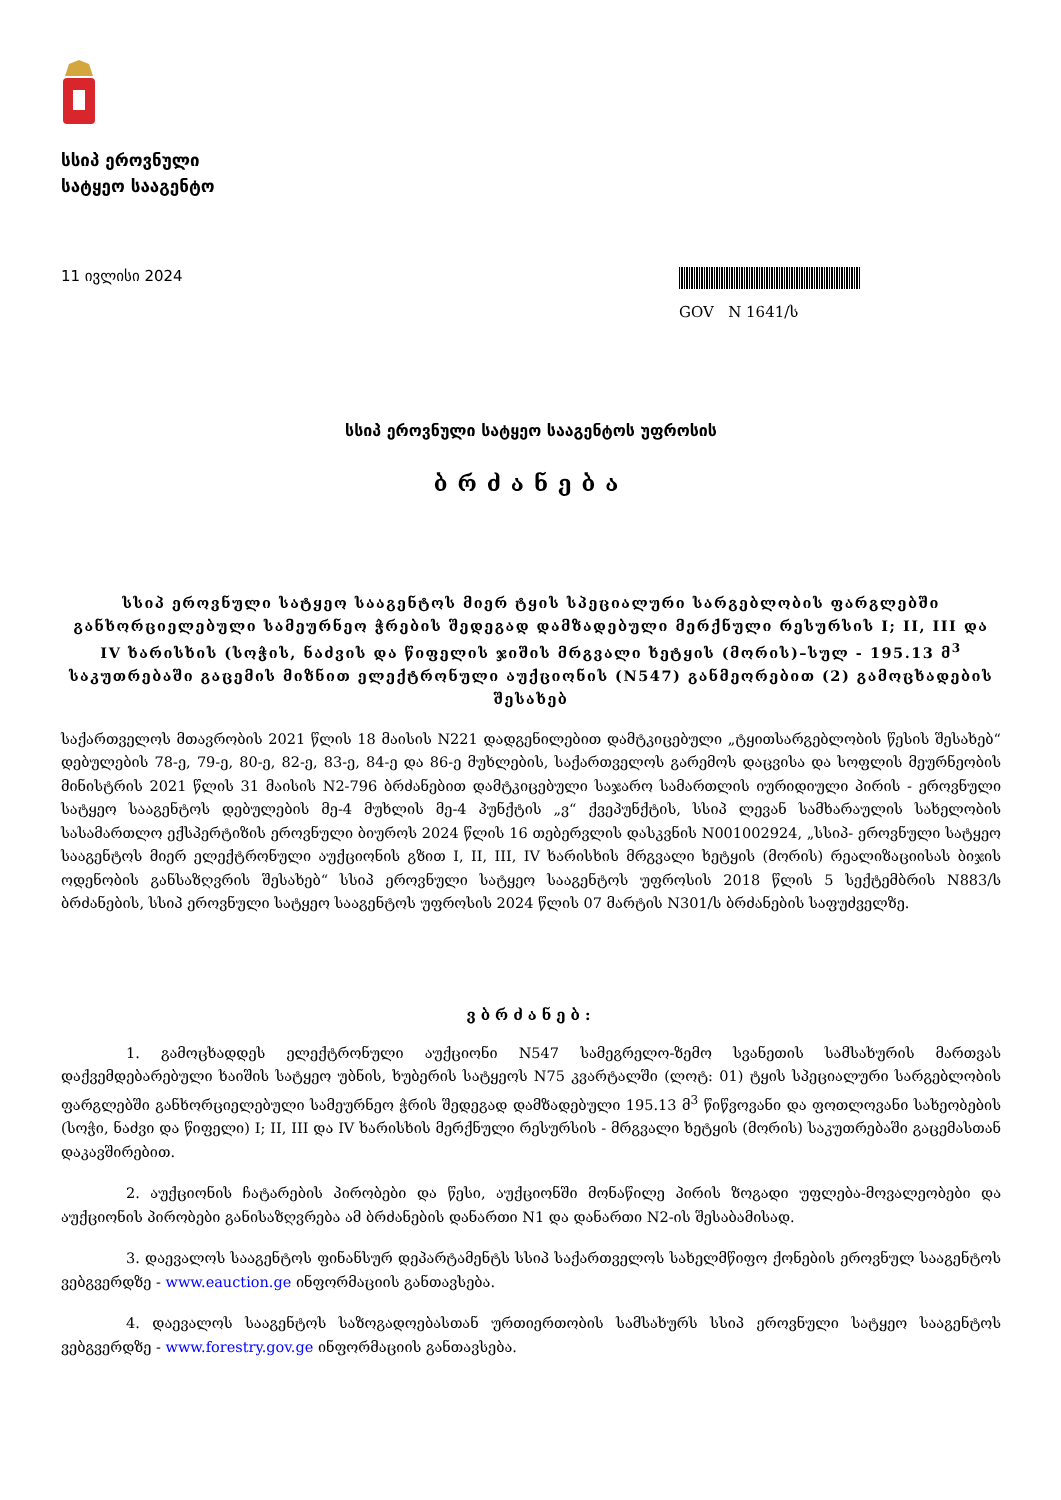სსიპ ეროვნული
სატყეო სააგენტო
11 ივლისი 2024
GOV N 1641/ს
სსიპ ეროვნული სატყეო სააგენტოს უფროსის
ბრძანება
სსიპ ეროვნული სატყეო სააგენტოს მიერ ტყის სპეციალური სარგებლობის ფარგლებში განხორციელებული სამეურნეო ჭრების შედეგად დამზადებული მერქნული რესურსის I; II, III და IV ხარისხის (სოჭის, ნაძვის და წიფელის ჯიშის მრგვალი ხეტყის (მორის)–სულ - 195.13 მ<sup>3</sup> საკუთრებაში გაცემის მიზნით ელექტრონული აუქციონის (N547) განმეორებით (2) გამოცხადების შესახებ
საქართველოს მთავრობის 2021 წლის 18 მაისის N221 დადგენილებით დამტკიცებული „ტყითსარგებლობის წესის შესახებ“ დებულების 78-ე, 79-ე, 80-ე, 82-ე, 83-ე, 84-ე და 86-ე მუხლების, საქართველოს გარემოს დაცვისა და სოფლის მეურნეობის მინისტრის 2021 წლის 31 მაისის N2-796 ბრძანებით დამტკიცებული საჯარო სამართლის იურიდიული პირის - ეროვნული სატყეო სააგენტოს დებულების მე-4 მუხლის მე-4 პუნქტის „ვ“ ქვეპუნქტის, სსიპ ლევან სამხარაულის სახელობის სასამართლო ექსპერტიზის ეროვნული ბიუროს 2024 წლის 16 თებერვლის დასკვნის N001002924, „სსიპ- ეროვნული სატყეო სააგენტოს მიერ ელექტრონული აუქციონის გზით I, II, III, IV ხარისხის მრგვალი ხეტყის (მორის) რეალიზაციისას ბიჯის ოდენობის განსაზღვრის შესახებ“ სსიპ ეროვნული სატყეო სააგენტოს უფროსის 2018 წლის 5 სექტემბრის N883/ს ბრძანების, სსიპ ეროვნული სატყეო სააგენტოს უფროსის 2024 წლის 07 მარტის N301/ს ბრძანების საფუძველზე.
ვბრძანებ:
1. გამოცხადდეს ელექტრონული აუქციონი N547 სამეგრელო-ზემო სვანეთის სამსახურის მართვას დაქვემდებარებული ხაიშის სატყეო უბნის, ხუბერის სატყეოს N75 კვარტალში (ლოტ: 01) ტყის სპეციალური სარგებლობის ფარგლებში განხორციელებული სამეურნეო ჭრის შედეგად დამზადებული 195.13 მ<sup>3</sup> წიწვოვანი და ფოთლოვანი სახეობების (სოჭი, ნაძვი და წიფელი) I; II, III და IV ხარისხის მერქნული რესურსის - მრგვალი ხეტყის (მორის) საკუთრებაში გაცემასთან დაკავშირებით.
2. აუქციონის ჩატარების პირობები და წესი, აუქციონში მონაწილე პირის ზოგადი უფლება-მოვალეობები და აუქციონის პირობები განისაზღვრება ამ ბრძანების დანართი N1 და დანართი N2-ის შესაბამისად.
3. დაევალოს სააგენტოს ფინანსურ დეპარტამენტს სსიპ საქართველოს სახელმწიფო ქონების ეროვნულ სააგენტოს ვებგვერდზე - www.eauction.ge ინფორმაციის განთავსება.
4. დაევალოს სააგენტოს საზოგადოებასთან ურთიერთობის სამსახურს სსიპ ეროვნული სატყეო სააგენტოს ვებგვერდზე - www.forestry.gov.ge ინფორმაციის განთავსება.